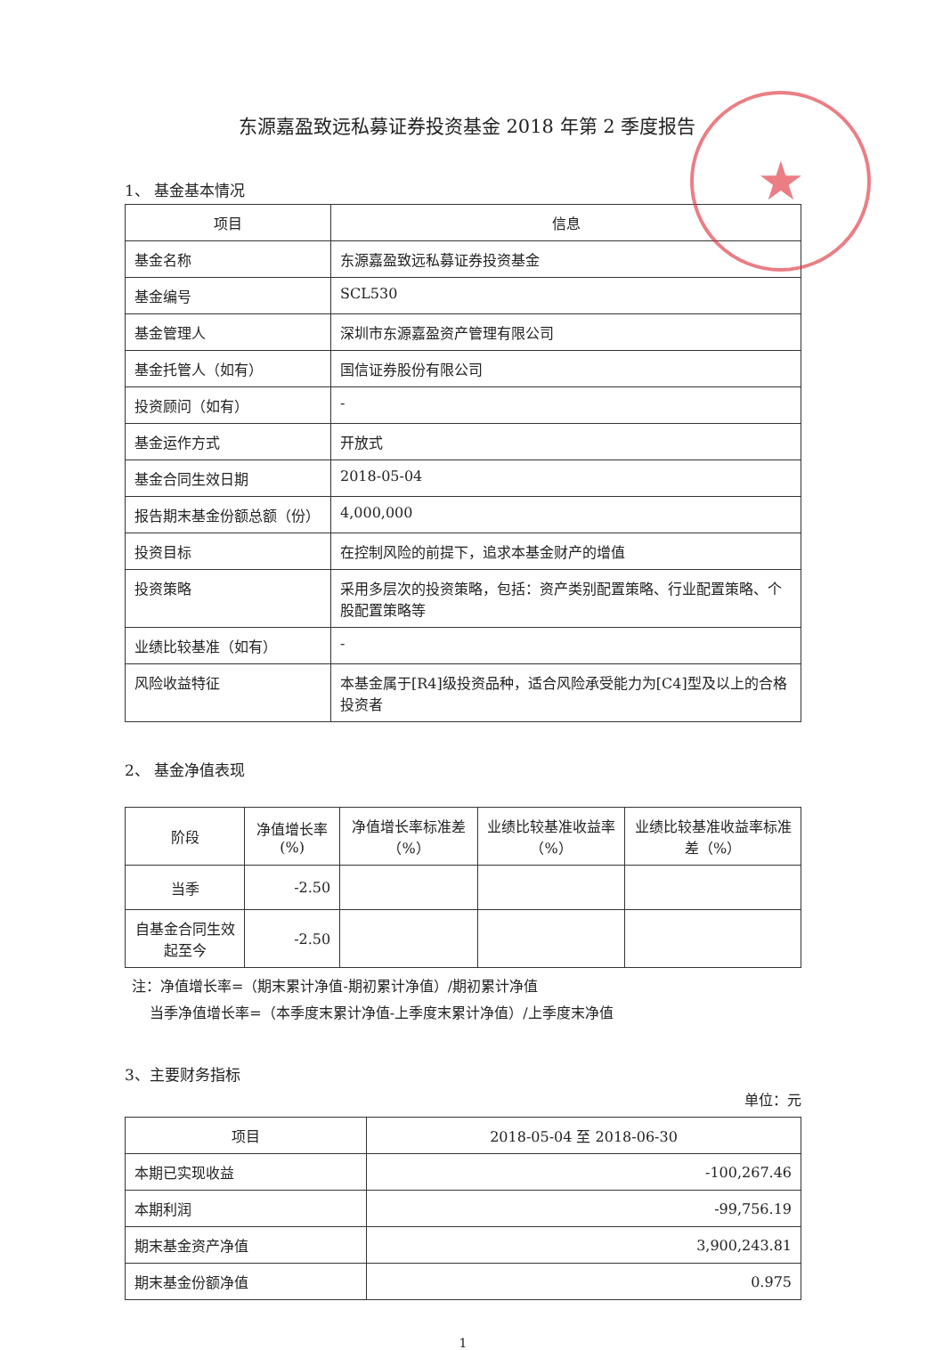★
东源嘉盈致远私募证券投资基金 2018 年第 2 季度报告
1、 基金基本情况
| 项目 | 信息 |
| --- | --- |
| 基金名称 | 东源嘉盈致远私募证券投资基金 |
| 基金编号 | SCL530 |
| 基金管理人 | 深圳市东源嘉盈资产管理有限公司 |
| 基金托管人（如有） | 国信证券股份有限公司 |
| 投资顾问（如有） | - |
| 基金运作方式 | 开放式 |
| 基金合同生效日期 | 2018-05-04 |
| 报告期末基金份额总额（份） | 4,000,000 |
| 投资目标 | 在控制风险的前提下，追求本基金财产的增值 |
| 投资策略 | 采用多层次的投资策略，包括：资产类别配置策略、行业配置策略、个股配置策略等 |
| 业绩比较基准（如有） | - |
| 风险收益特征 | 本基金属于[R4]级投资品种，适合风险承受能力为[C4]型及以上的合格投资者 |
2、 基金净值表现
| 阶段 | 净值增长率(%) | 净值增长率标准差（%） | 业绩比较基准收益率（%） | 业绩比较基准收益率标准差（%） |
| --- | --- | --- | --- | --- |
| 当季 | -2.50 | | | |
| 自基金合同生效起至今 | -2.50 | | | |
注：净值增长率=（期末累计净值-期初累计净值）/期初累计净值
当季净值增长率=（本季度末累计净值-上季度末累计净值）/上季度末净值
3、主要财务指标
单位：元
| 项目 | 2018-05-04 至 2018-06-30 |
| --- | --- |
| 本期已实现收益 | -100,267.46 |
| 本期利润 | -99,756.19 |
| 期末基金资产净值 | 3,900,243.81 |
| 期末基金份额净值 | 0.975 |
1